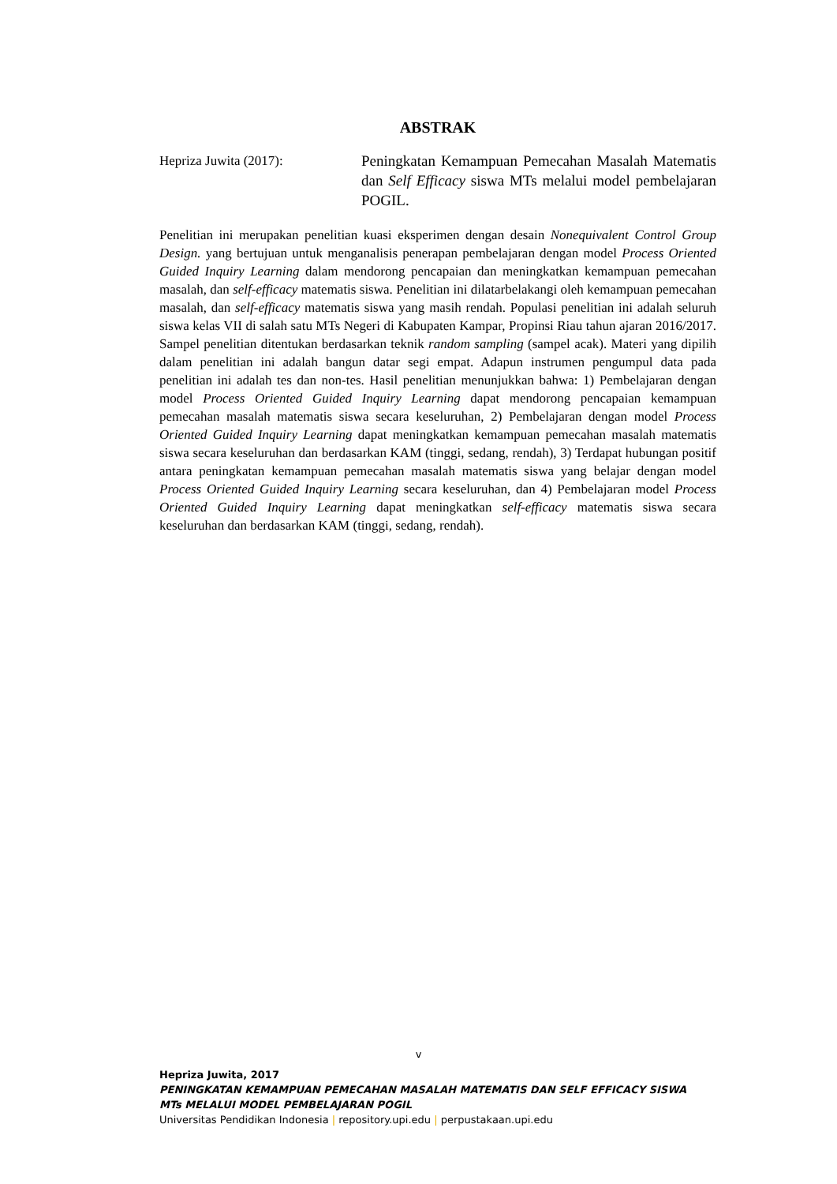ABSTRAK
Hepriza Juwita (2017): Peningkatan Kemampuan Pemecahan Masalah Matematis dan Self Efficacy siswa MTs melalui model pembelajaran POGIL.
Penelitian ini merupakan penelitian kuasi eksperimen dengan desain Nonequivalent Control Group Design. yang bertujuan untuk menganalisis penerapan pembelajaran dengan model Process Oriented Guided Inquiry Learning dalam mendorong pencapaian dan meningkatkan kemampuan pemecahan masalah, dan self-efficacy matematis siswa. Penelitian ini dilatarbelakangi oleh kemampuan pemecahan masalah, dan self-efficacy matematis siswa yang masih rendah. Populasi penelitian ini adalah seluruh siswa kelas VII di salah satu MTs Negeri di Kabupaten Kampar, Propinsi Riau tahun ajaran 2016/2017. Sampel penelitian ditentukan berdasarkan teknik random sampling (sampel acak). Materi yang dipilih dalam penelitian ini adalah bangun datar segi empat. Adapun instrumen pengumpul data pada penelitian ini adalah tes dan non-tes. Hasil penelitian menunjukkan bahwa: 1) Pembelajaran dengan model Process Oriented Guided Inquiry Learning dapat mendorong pencapaian kemampuan pemecahan masalah matematis siswa secara keseluruhan, 2) Pembelajaran dengan model Process Oriented Guided Inquiry Learning dapat meningkatkan kemampuan pemecahan masalah matematis siswa secara keseluruhan dan berdasarkan KAM (tinggi, sedang, rendah), 3) Terdapat hubungan positif antara peningkatan kemampuan pemecahan masalah matematis siswa yang belajar dengan model Process Oriented Guided Inquiry Learning secara keseluruhan, dan 4) Pembelajaran model Process Oriented Guided Inquiry Learning dapat meningkatkan self-efficacy matematis siswa secara keseluruhan dan berdasarkan KAM (tinggi, sedang, rendah).
v
Hepriza Juwita, 2017
PENINGKATAN KEMAMPUAN PEMECAHAN MASALAH MATEMATIS DAN SELF EFFICACY SISWA
MTs MELALUI MODEL PEMBELAJARAN POGIL
Universitas Pendidikan Indonesia | repository.upi.edu | perpustakaan.upi.edu